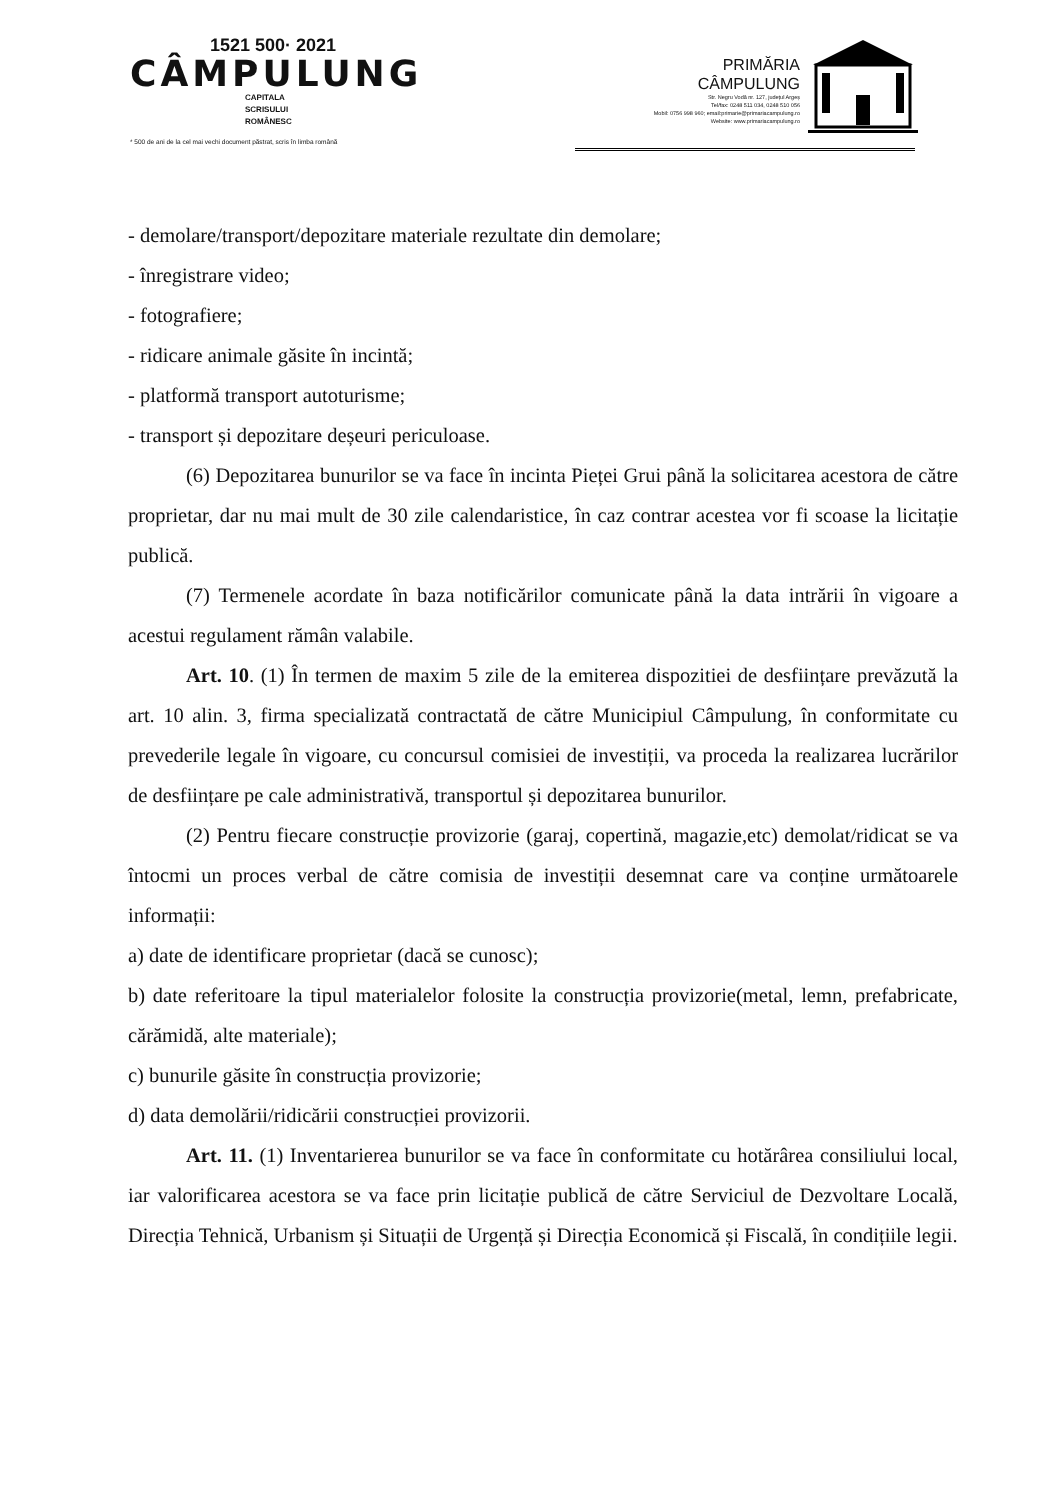1521 500· 2021
CÂMPULUNG
CAPITALA
SCRISULUI
ROMÂNESC
* 500 de ani de la cel mai vechi document păstrat, scris în limba română
PRIMĂRIA
CÂMPULUNG
Str. Negru Vodă nr. 127, județul Argeș
Tel/fax: 0248 511 034, 0248 510 056
Mobil: 0756 998 960; email:primarie@primariacampulung.ro
Website: www.primariacampulung.ro
- demolare/transport/depozitare materiale rezultate din demolare;
- înregistrare video;
- fotografiere;
- ridicare animale găsite în incintă;
- platformă transport autoturisme;
- transport și depozitare deșeuri periculoase.
(6) Depozitarea bunurilor se va face în incinta Pieței Grui până la solicitarea acestora de către proprietar, dar nu mai mult de 30 zile calendaristice, în caz contrar acestea vor fi scoase la licitație publică.
(7) Termenele acordate în baza notificărilor comunicate până la data intrării în vigoare a acestui regulament rămân valabile.
Art. 10. (1) În termen de maxim 5 zile de la emiterea dispozitiei de desființare prevăzută la art. 10 alin. 3, firma specializată contractată de către Municipiul Câmpulung, în conformitate cu prevederile legale în vigoare, cu concursul comisiei de investiții, va proceda la realizarea lucrărilor de desființare pe cale administrativă, transportul și depozitarea bunurilor.
(2) Pentru fiecare construcție provizorie (garaj, copertină, magazie,etc) demolat/ridicat se va întocmi un proces verbal de către comisia de investiții desemnat care va conține următoarele informații:
a) date de identificare proprietar (dacă se cunosc);
b) date referitoare la tipul materialelor folosite la construcția provizorie(metal, lemn, prefabricate, cărămidă, alte materiale);
c) bunurile găsite în construcția provizorie;
d) data demolării/ridicării construcției provizorii.
Art. 11. (1) Inventarierea bunurilor se va face în conformitate cu hotărârea consiliului local, iar valorificarea acestora se va face prin licitație publică de către Serviciul de Dezvoltare Locală, Direcția Tehnică, Urbanism și Situații de Urgență și Direcția Economică și Fiscală, în condițiile legii.